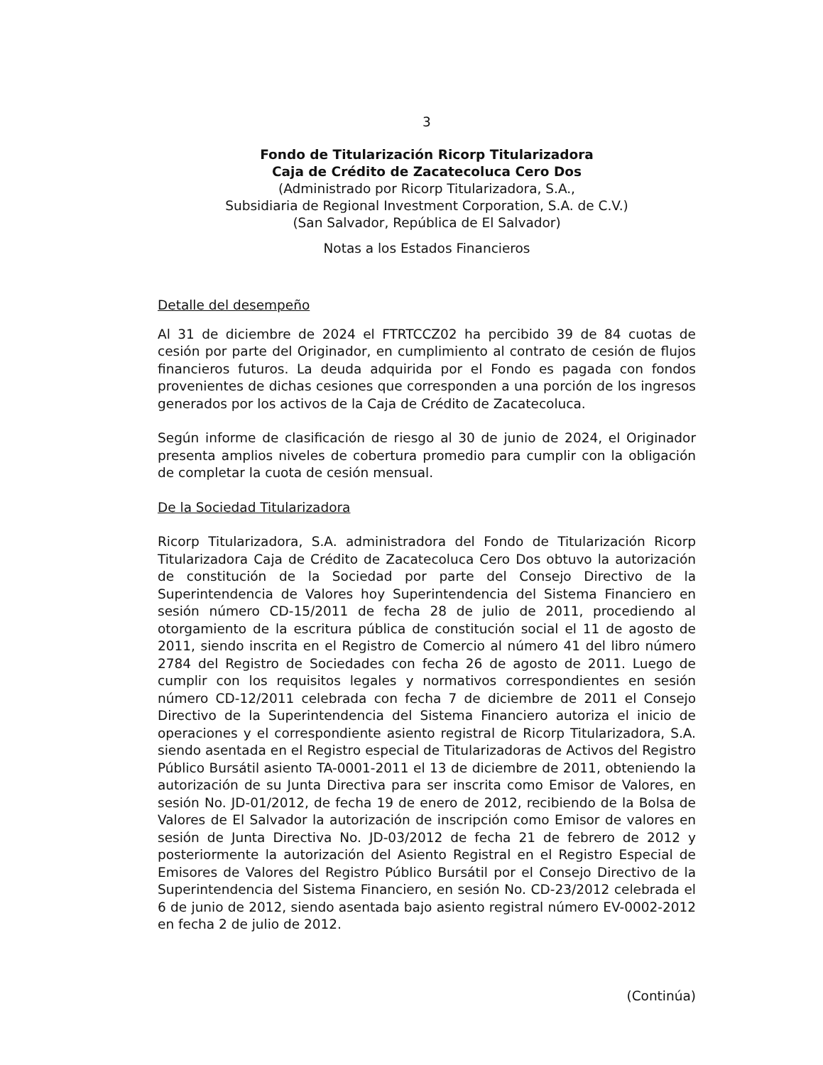3
Fondo de Titularización Ricorp Titularizadora
Caja de Crédito de Zacatecoluca Cero Dos
(Administrado por Ricorp Titularizadora, S.A.,
Subsidiaria de Regional Investment Corporation, S.A. de C.V.)
(San Salvador, República de El Salvador)
Notas a los Estados Financieros
Detalle del desempeño
Al 31 de diciembre de 2024 el FTRTCCZ02 ha percibido 39 de 84 cuotas de cesión por parte del Originador, en cumplimiento al contrato de cesión de flujos financieros futuros. La deuda adquirida por el Fondo es pagada con fondos provenientes de dichas cesiones que corresponden a una porción de los ingresos generados por los activos de la Caja de Crédito de Zacatecoluca.
Según informe de clasificación de riesgo al 30 de junio de 2024, el Originador presenta amplios niveles de cobertura promedio para cumplir con la obligación de completar la cuota de cesión mensual.
De la Sociedad Titularizadora
Ricorp Titularizadora, S.A. administradora del Fondo de Titularización Ricorp Titularizadora Caja de Crédito de Zacatecoluca Cero Dos obtuvo la autorización de constitución de la Sociedad por parte del Consejo Directivo de la Superintendencia de Valores hoy Superintendencia del Sistema Financiero en sesión número CD-15/2011 de fecha 28 de julio de 2011, procediendo al otorgamiento de la escritura pública de constitución social el 11 de agosto de 2011, siendo inscrita en el Registro de Comercio al número 41 del libro número 2784 del Registro de Sociedades con fecha 26 de agosto de 2011. Luego de cumplir con los requisitos legales y normativos correspondientes en sesión número CD-12/2011 celebrada con fecha 7 de diciembre de 2011 el Consejo Directivo de la Superintendencia del Sistema Financiero autoriza el inicio de operaciones y el correspondiente asiento registral de Ricorp Titularizadora, S.A. siendo asentada en el Registro especial de Titularizadoras de Activos del Registro Público Bursátil asiento TA-0001-2011 el 13 de diciembre de 2011, obteniendo la autorización de su Junta Directiva para ser inscrita como Emisor de Valores, en sesión No. JD-01/2012, de fecha 19 de enero de 2012, recibiendo de la Bolsa de Valores de El Salvador la autorización de inscripción como Emisor de valores en sesión de Junta Directiva No. JD-03/2012 de fecha 21 de febrero de 2012 y posteriormente la autorización del Asiento Registral en el Registro Especial de Emisores de Valores del Registro Público Bursátil por el Consejo Directivo de la Superintendencia del Sistema Financiero, en sesión No. CD-23/2012 celebrada el 6 de junio de 2012, siendo asentada bajo asiento registral número EV-0002-2012 en fecha 2 de julio de 2012.
(Continúa)